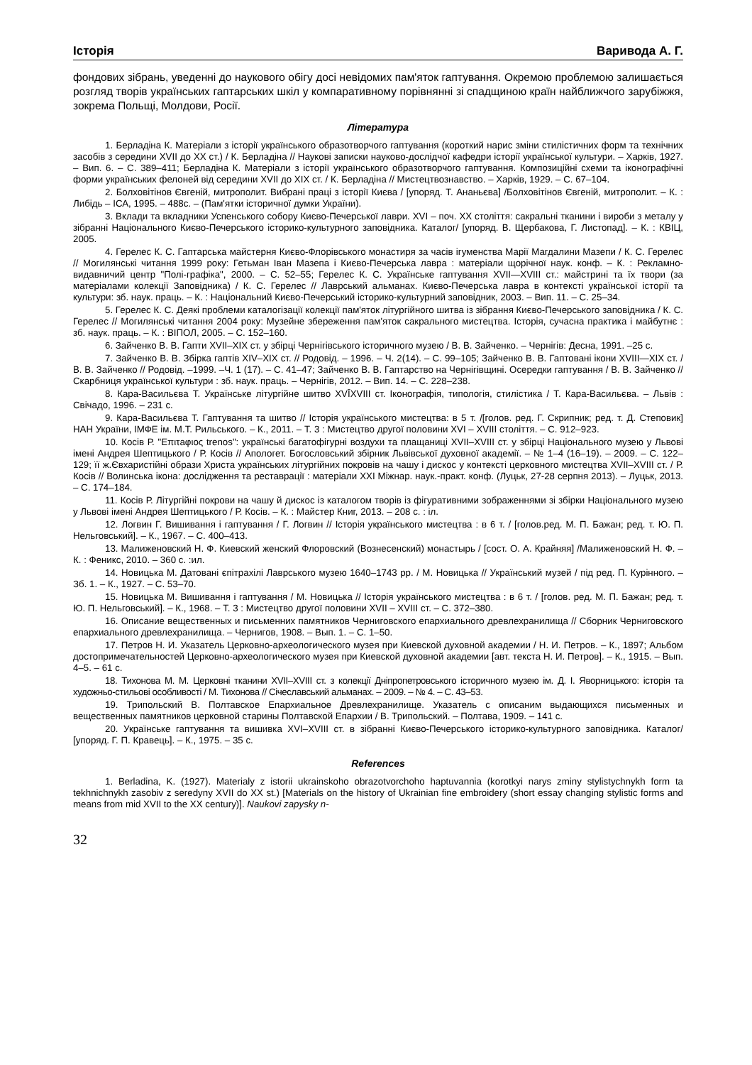Історія Варивода А. Г.
фондових зібрань, уведенні до наукового обігу досі невідомих пам'яток гаптування. Окремою проблемою залишається розгляд творів українських гаптарських шкіл у компаративному порівнянні зі спадщиною країн найближчого зарубіжжя, зокрема Польщі, Молдови, Росії.
Література
1. Берладіна К. Матеріали з історії українського образотворчого гаптування (короткий нарис зміни стилістичних форм та технічних засобів з середини XVII до XX ст.) / К. Берладіна // Наукові записки науково-дослідчої кафедри історії української культури. – Харків, 1927. – Вип. 6. – С. 389–411; Берладіна К. Матеріали з історії українського образотворчого гаптування. Композиційні схеми та іконографічні форми українських фелоней від середини XVII до XIX ст. / К. Берладіна // Мистецтвознавство. – Харків, 1929. – С. 67–104.
2. Болховітінов Євгеній, митрополит. Вибрані праці з історії Києва / [упоряд. Т. Ананьєва] /Болховітінов Євгеній, митрополит. – К. : Либідь – ІСА, 1995. – 488с. – (Пам'ятки історичної думки України).
3. Вклади та вкладники Успенського собору Києво-Печерської лаври. XVI – поч. XX століття: сакральні тканини і вироби з металу у зібранні Національного Києво-Печерського історико-культурного заповідника. Каталог/ [упоряд. В. Щербакова, Г. Листопад]. – К. : КВІЦ, 2005.
4. Герелес К. С. Гаптарська майстерня Києво-Флорівського монастиря за часів ігуменства Марії Магдалини Мазепи / К. С. Герелес // Могилянські читання 1999 року: Гетьман Іван Мазепа і Києво-Печерська лавра : матеріали щорічної наук. конф. – К. : Рекламно-видавничий центр "Полі-графіка", 2000. – С. 52–55; Герелес К. С. Українське гаптування XVII—XVIII ст.: майстрині та їх твори (за матеріалами колекції Заповідника) / К. С. Герелес // Лаврський альманах. Києво-Печерська лавра в контексті української історії та культури: зб. наук. праць. – К. : Національний Києво-Печерський історико-культурний заповідник, 2003. – Вип. 11. – С. 25–34.
5. Герелес К. С. Деякі проблеми каталогізації колекції пам'яток літургійного шитва із зібрання Києво-Печерського заповідника / К. С. Герелес // Могилянські читання 2004 року: Музейне збереження пам'яток сакрального мистецтва. Історія, сучасна практика і майбутнє : зб. наук. праць. – К. : ВІПОЛ, 2005. – С. 152–160.
6. Зайченко В. В. Гапти XVII–XIX ст. у збірці Чернігівського історичного музею / В. В. Зайченко. – Чернігів: Десна, 1991. –25 с.
7. Зайченко В. В. Збірка гаптів XIV–XIX ст. // Родовід. – 1996. – Ч. 2(14). – С. 99–105; Зайченко В. В. Гаптовані ікони XVIII—XIX ст. / В. В. Зайченко // Родовід. –1999. –Ч. 1 (17). – С. 41–47; Зайченко В. В. Гаптарство на Чернігівщині. Осередки гаптування / В. В. Зайченко // Скарбниця української культури : зб. наук. праць. – Чернігів, 2012. – Вип. 14. – С. 228–238.
8. Кара-Васильєва Т. Українське літургійне шитво XVĪXVIII ст. Іконографія, типологія, стилістика / Т. Кара-Васильєва. – Львів : Свічадо, 1996. – 231 с.
9. Кара-Васильєва Т. Гаптування та шитво // Історія українського мистецтва: в 5 т. /[голов. ред. Г. Скрипник; ред. т. Д. Степовик] НАН України, ІМФЕ ім. М.Т. Рильського. – К., 2011. – Т. 3 : Мистецтво другої половини XVI – XVIII століття. – С. 912–923.
10. Косів Р. "Επιτaφιος trenos": українські багатофігурні воздухи та плащаниці XVII–XVIII ст. у збірці Національного музею у Львові імені Андрея Шептицького / Р. Косів // Апологет. Богословський збірник Львівської духовної академії. – № 1–4 (16–19). – 2009. – С. 122–129; її ж.Євхаристійні образи Христа українських літургійних покровів на чашу і дискос у контексті церковного мистецтва XVII–XVIII ст. / Р. Косів // Волинська ікона: дослідження та реставрації : матеріали XXI Міжнар. наук.-практ. конф. (Луцьк, 27-28 серпня 2013). – Луцьк, 2013. – С. 174–184.
11. Косів Р. Літургійні покрови на чашу й дискос із каталогом творів із фігуративними зображеннями зі збірки Національного музею у Львові імені Андрея Шептицького / Р. Косів. – К. : Майстер Книг, 2013. – 208 с. : іл.
12. Логвин Г. Вишивання і гаптування / Г. Логвин // Історія українського мистецтва : в 6 т. / [голов.ред. М. П. Бажан; ред. т. Ю. П. Нельговський]. – К., 1967. – С. 400–413.
13. Малиженовский Н. Ф. Киевский женский Флоровский (Вознесенский) монастырь / [сост. О. А. Крайняя] /Малиженовский Н. Ф. – К. : Феникс, 2010. – 360 с. :ил.
14. Новицька М. Датовані єпітрахілі Лаврського музею 1640–1743 рр. / М. Новицька // Український музей / під ред. П. Курінного. – Зб. 1. – К., 1927. – С. 53–70.
15. Новицька М. Вишивання і гаптування / М. Новицька // Історія українського мистецтва : в 6 т. / [голов. ред. М. П. Бажан; ред. т. Ю. П. Нельговський]. – К., 1968. – Т. 3 : Мистецтво другої половини XVII – XVIII ст. – С. 372–380.
16. Описание вещественных и письменних памятников Черниговского епархиального древлехранилища // Сборник Черниговского епархиального древлехранилища. – Чернигов, 1908. – Вып. 1. – С. 1–50.
17. Петров Н. И. Указатель Церковно-археологического музея при Киевской духовной академии / Н. И. Петров. – К., 1897; Альбом достопримечательностей Церковно-археологического музея при Киевской духовной академии [авт. текста Н. И. Петров]. – К., 1915. – Вып. 4–5. – 61 с.
18. Тихонова М. М. Церковні тканини XVII–XVIII ст. з колекції Дніпропетровського історичного музею ім. Д. І. Яворницького: історія та художньо-стильові особливості / М. Тихонова // Січеславський альманах. – 2009. – № 4. – С. 43–53.
19. Трипольский В. Полтавское Епархиальное Древлехранилище. Указатель с описаним выдающихся письменных и вещественных памятников церковной старины Полтавской Епархии / В. Трипольский. – Полтава, 1909. – 141 с.
20. Українське гаптування та вишивка XVI–XVIII ст. в зібранні Києво-Печерського історико-культурного заповідника. Каталог/ [упоряд. Г. П. Кравець]. – К., 1975. – 35 с.
References
1. Berladina, K. (1927). Materialy z istorii ukrainskoho obrazotvorchoho haptuvannia (korotkyi narys zminy stylistychnykh form ta tekhnichnykh zasobiv z seredyny XVII do XX st.) [Materials on the history of Ukrainian fine embroidery (short essay changing stylistic forms and means from mid XVII to the XX century)]. Naukovi zapysky n-
32